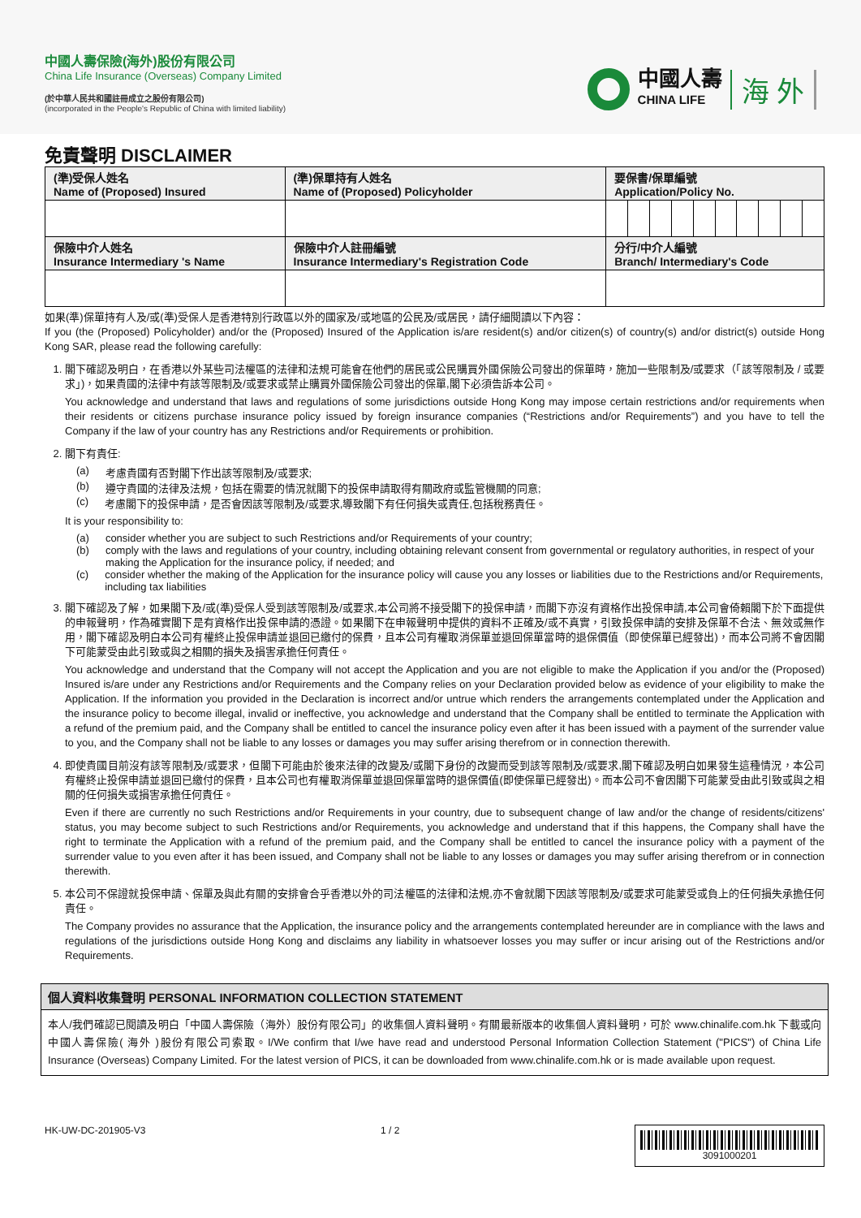中國人壽保險(海外)股份有限公司
China Life Insurance (Overseas) Company Limited
(於中華人民共和國註冊成立之股份有限公司)
(incorporated in the People's Republic of China with limited liability)
中國人壽
CHINA LIFE
海 外
免責聲明 DISCLAIMER
| (準)受保人姓名 Name of (Proposed) Insured | (準)保單持有人姓名 Name of (Proposed) Policyholder | 要保書/保單編號 Application/Policy No. |
| 保險中介人姓名 Insurance Intermediary 's Name | 保險中介人註冊編號 Insurance Intermediary's Registration Code | 分行/中介人編號 Branch/ Intermediary's Code |
如果(準)保單持有人及/或(準)受保人是香港特別行政區以外的國家及/或地區的公民及/或居民，請仔細閱讀以下內容：
If you (the (Proposed) Policyholder) and/or the (Proposed) Insured of the Application is/are resident(s) and/or citizen(s) of country(s) and/or district(s) outside Hong Kong SAR, please read the following carefully:
1. 閣下確認及明白，在香港以外某些司法權區的法律和法規可能會在他們的居民或公民購買外國保險公司發出的保單時，施加一些限制及/或要求（「該等限制及 / 或要求」)，如果貴國的法律中有該等限制及/或要求或禁止購買外國保險公司發出的保單,閣下必須告訴本公司。
You acknowledge and understand that laws and regulations of some jurisdictions outside Hong Kong may impose certain restrictions and/or requirements when their residents or citizens purchase insurance policy issued by foreign insurance companies (“Restrictions and/or Requirements”) and you have to tell the Company if the law of your country has any Restrictions and/or Requirements or prohibition.
2. 閣下有責任:
(a) 考慮貴國有否對閣下作出該等限制及/或要求;
(b) 遵守貴國的法律及法規，包括在需要的情況就閣下的投保申請取得有關政府或監管機關的同意;
(c) 考慮閣下的投保申請，是否會因該等限制及/或要求,導致閣下有任何損失或責任,包括稅務責任。
It is your responsibility to:
(a) consider whether you are subject to such Restrictions and/or Requirements of your country;
(b) comply with the laws and regulations of your country, including obtaining relevant consent from governmental or regulatory authorities, in respect of your making the Application for the insurance policy, if needed; and
(c) consider whether the making of the Application for the insurance policy will cause you any losses or liabilities due to the Restrictions and/or Requirements, including tax liabilities
3. 閣下確認及了解，如果閣下及/或(準)受保人受到該等限制及/或要求,本公司將不接受閣下的投保申請，而閣下亦沒有資格作出投保申請,本公司會倚賴閣下於下面提供的申報聲明，作為確實閣下是有資格作出投保申請的憑證。如果閣下在申報聲明中提供的資料不正確及/或不真實，引致投保申請的安排及保單不合法、無效或無作用，閣下確認及明白本公司有權終止投保申請並退回已繳付的保費，且本公司有權取消保單並退回保單當時的退保價值（即使保單已經發出)，而本公司將不會因閣下可能蒙受由此引致或與之相關的損失及損害承擔任何責任。
You acknowledge and understand that the Company will not accept the Application and you are not eligible to make the Application if you and/or the (Proposed) Insured is/are under any Restrictions and/or Requirements and the Company relies on your Declaration provided below as evidence of your eligibility to make the Application. If the information you provided in the Declaration is incorrect and/or untrue which renders the arrangements contemplated under the Application and the insurance policy to become illegal, invalid or ineffective, you acknowledge and understand that the Company shall be entitled to terminate the Application with a refund of the premium paid, and the Company shall be entitled to cancel the insurance policy even after it has been issued with a payment of the surrender value to you, and the Company shall not be liable to any losses or damages you may suffer arising therefrom or in connection therewith.
4. 即使貴國目前沒有該等限制及/或要求，但閣下可能由於後來法律的改變及/或閣下身份的改變而受到該等限制及/或要求,閣下確認及明白如果發生這種情況，本公司有權終止投保申請並退回已繳付的保費，且本公司也有權取消保單並退回保單當時的退保價值(即使保單已經發出)。而本公司不會因閣下可能蒙受由此引致或與之相關的任何損失或損害承擔任何責任。
Even if there are currently no such Restrictions and/or Requirements in your country, due to subsequent change of law and/or the change of residents/citizens' status, you may become subject to such Restrictions and/or Requirements, you acknowledge and understand that if this happens, the Company shall have the right to terminate the Application with a refund of the premium paid, and the Company shall be entitled to cancel the insurance policy with a payment of the surrender value to you even after it has been issued, and Company shall not be liable to any losses or damages you may suffer arising therefrom or in connection therewith.
5. 本公司不保證就投保申請、保單及與此有關的安排會合乎香港以外的司法權區的法律和法規,亦不會就閣下因該等限制及/或要求可能蒙受或負上的任何損失承擔任何責任。
The Company provides no assurance that the Application, the insurance policy and the arrangements contemplated hereunder are in compliance with the laws and regulations of the jurisdictions outside Hong Kong and disclaims any liability in whatsoever losses you may suffer or incur arising out of the Restrictions and/or Requirements.
個人資料收集聲明 PERSONAL INFORMATION COLLECTION STATEMENT
本人/我們確認已閱讀及明白「中國人壽保險（海外）股份有限公司」的收集個人資料聲明。有關最新版本的收集個人資料聲明，可於 www.chinalife.com.hk 下載或向中國人壽保險( 海外 )股份有限公司索取。I/We confirm that I/we have read and understood Personal Information Collection Statement ("PICS") of China Life Insurance (Overseas) Company Limited. For the latest version of PICS, it can be downloaded from www.chinalife.com.hk or is made available upon request.
HK-UW-DC-201905-V3 1 / 2
3091000201